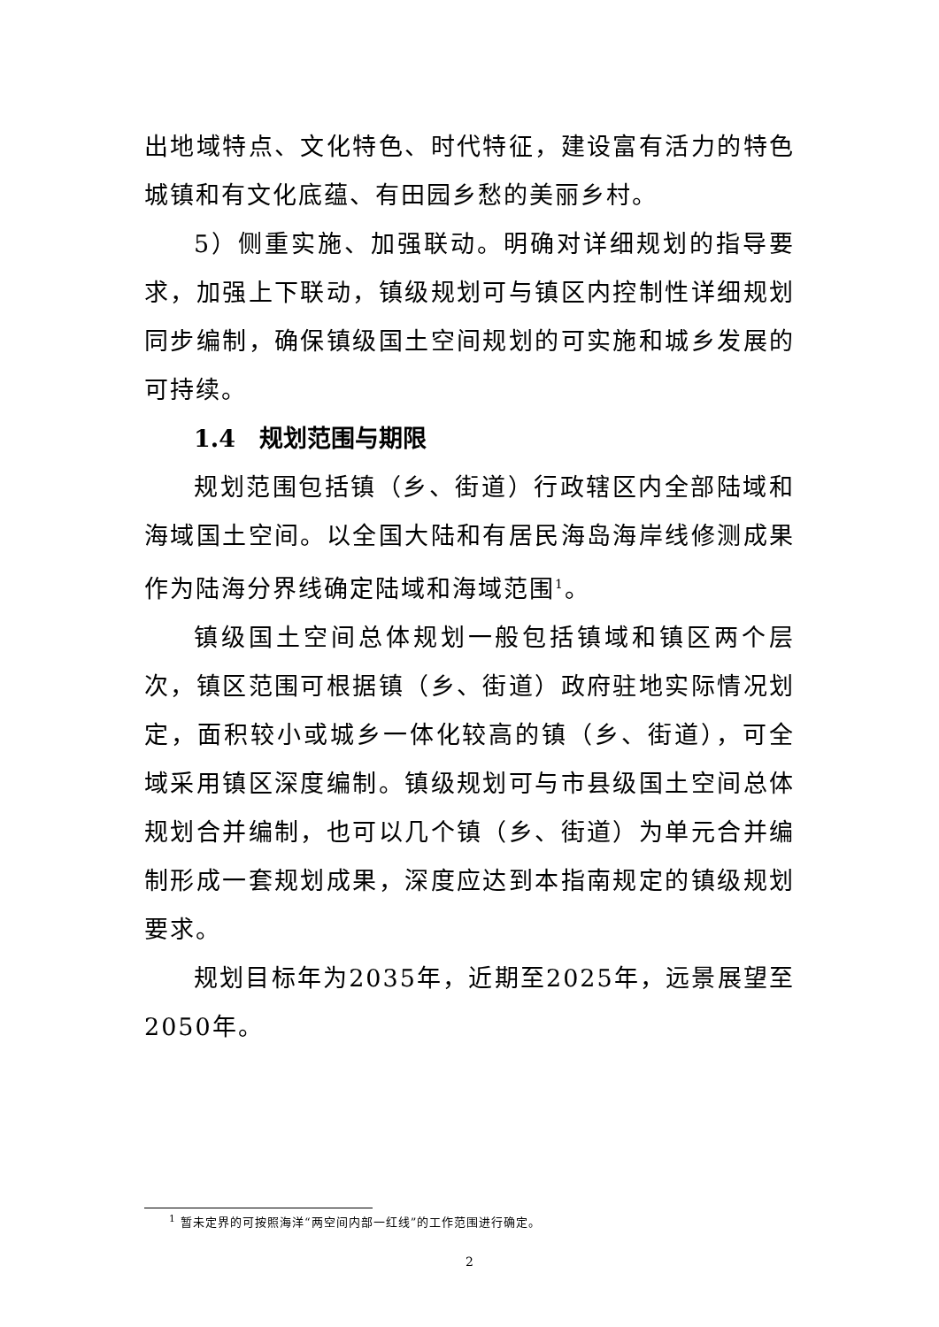出地域特点、文化特色、时代特征，建设富有活力的特色城镇和有文化底蕴、有田园乡愁的美丽乡村。
5）侧重实施、加强联动。明确对详细规划的指导要求，加强上下联动，镇级规划可与镇区内控制性详细规划同步编制，确保镇级国土空间规划的可实施和城乡发展的可持续。
1.4　规划范围与期限
规划范围包括镇（乡、街道）行政辖区内全部陆域和海域国土空间。以全国大陆和有居民海岛海岸线修测成果作为陆海分界线确定陆域和海域范围<sup>1</sup>。
镇级国土空间总体规划一般包括镇域和镇区两个层次，镇区范围可根据镇（乡、街道）政府驻地实际情况划定，面积较小或城乡一体化较高的镇（乡、街道），可全域采用镇区深度编制。镇级规划可与市县级国土空间总体规划合并编制，也可以几个镇（乡、街道）为单元合并编制形成一套规划成果，深度应达到本指南规定的镇级规划要求。
规划目标年为2035年，近期至2025年，远景展望至2050年。
<sup>1</sup> 暂未定界的可按照海洋“两空间内部一红线”的工作范围进行确定。
2